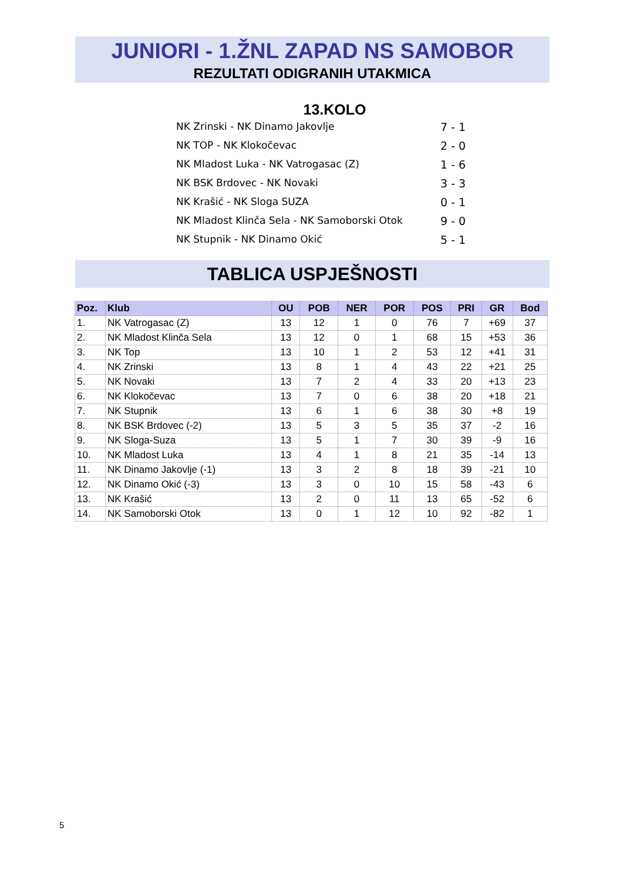JUNIORI - 1.ŽNL ZAPAD NS SAMOBOR
REZULTATI ODIGRANIH UTAKMICA
13.KOLO
NK Zrinski - NK Dinamo Jakovlje 7 - 1
NK TOP - NK Klokočevac 2 - 0
NK Mladost Luka - NK Vatrogasac (Z) 1 - 6
NK BSK Brdovec - NK Novaki 3 - 3
NK Krašić - NK Sloga SUZA 0 - 1
NK Mladost Klinča Sela - NK Samoborski Otok 9 - 0
NK Stupnik - NK Dinamo Okić 5 - 1
TABLICA USPJEŠNOSTI
| Poz. | Klub | OU | POB | NER | POR | POS | PRI | GR | Bod |
| --- | --- | --- | --- | --- | --- | --- | --- | --- | --- |
| 1. | NK Vatrogasac (Z) | 13 | 12 | 1 | 0 | 76 | 7 | +69 | 37 |
| 2. | NK Mladost Klinča Sela | 13 | 12 | 0 | 1 | 68 | 15 | +53 | 36 |
| 3. | NK Top | 13 | 10 | 1 | 2 | 53 | 12 | +41 | 31 |
| 4. | NK Zrinski | 13 | 8 | 1 | 4 | 43 | 22 | +21 | 25 |
| 5. | NK Novaki | 13 | 7 | 2 | 4 | 33 | 20 | +13 | 23 |
| 6. | NK Klokočevac | 13 | 7 | 0 | 6 | 38 | 20 | +18 | 21 |
| 7. | NK Stupnik | 13 | 6 | 1 | 6 | 38 | 30 | +8 | 19 |
| 8. | NK BSK Brdovec (-2) | 13 | 5 | 3 | 5 | 35 | 37 | -2 | 16 |
| 9. | NK Sloga-Suza | 13 | 5 | 1 | 7 | 30 | 39 | -9 | 16 |
| 10. | NK Mladost Luka | 13 | 4 | 1 | 8 | 21 | 35 | -14 | 13 |
| 11. | NK Dinamo Jakovlje (-1) | 13 | 3 | 2 | 8 | 18 | 39 | -21 | 10 |
| 12. | NK Dinamo Okić (-3) | 13 | 3 | 0 | 10 | 15 | 58 | -43 | 6 |
| 13. | NK Krašić | 13 | 2 | 0 | 11 | 13 | 65 | -52 | 6 |
| 14. | NK Samoborski Otok | 13 | 0 | 1 | 12 | 10 | 92 | -82 | 1 |
5